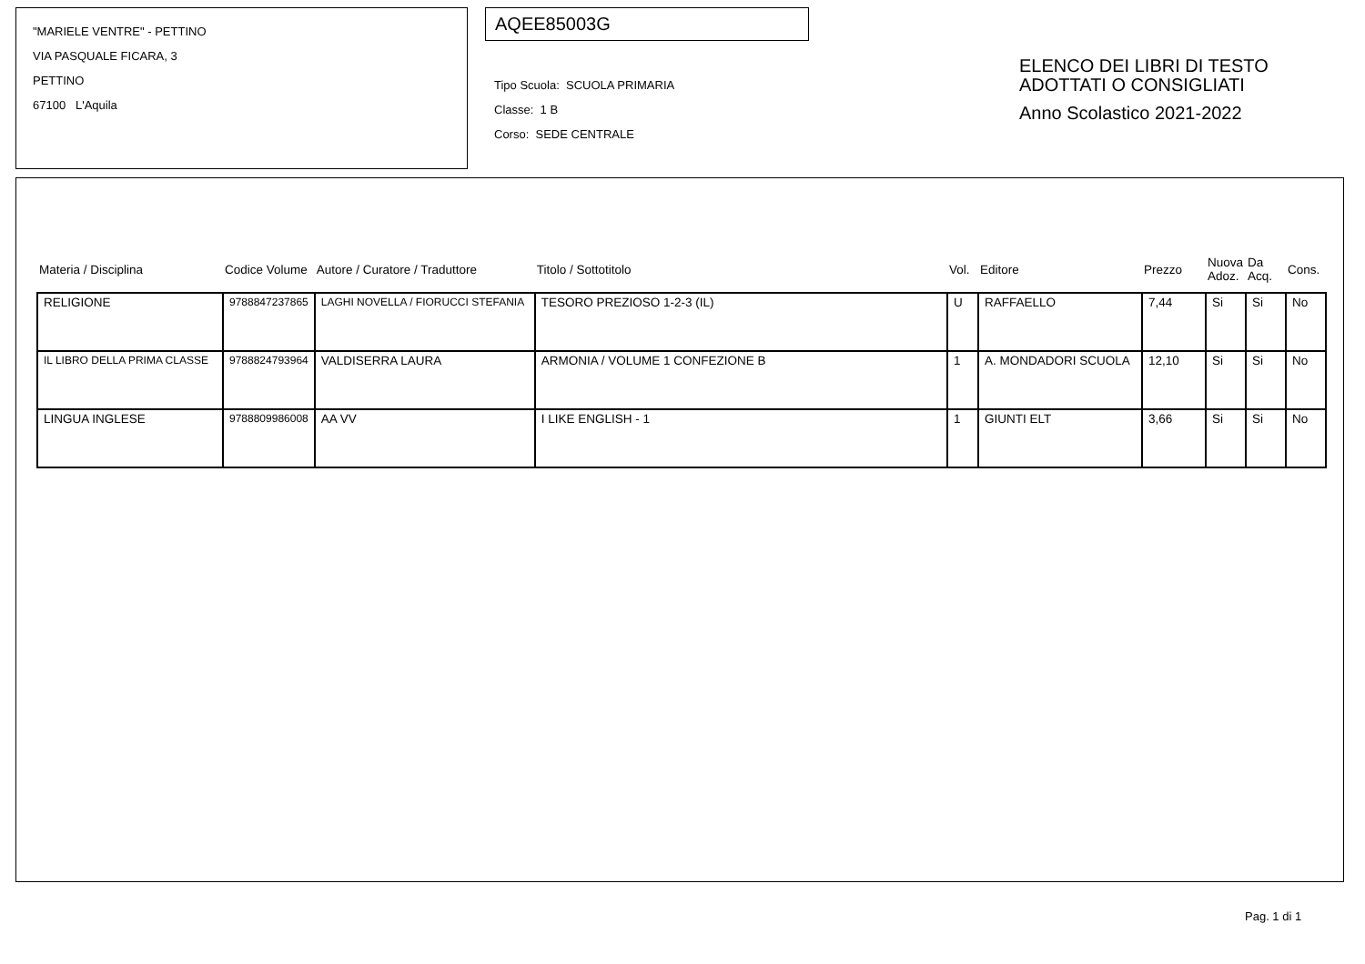"MARIELE VENTRE" - PETTINO
VIA PASQUALE FICARA, 3
PETTINO
67100 L'Aquila
AQEE85003G
Tipo Scuola: SCUOLA PRIMARIA
Classe: 1 B
Corso: SEDE CENTRALE
ELENCO DEI LIBRI DI TESTO
ADOTTATI O CONSIGLIATI
Anno Scolastico 2021-2022
| Materia / Disciplina | Codice Volume | Autore / Curatore / Traduttore | Titolo / Sottotitolo | Vol. | Editore | Prezzo | Nuova Adoz. | Da Acq. | Cons. |
| --- | --- | --- | --- | --- | --- | --- | --- | --- | --- |
| RELIGIONE | 9788847237865 | LAGHI NOVELLA / FIORUCCI STEFANIA | TESORO PREZIOSO 1-2-3 (IL) | U | RAFFAELLO | 7,44 | Si | Si | No |
| IL LIBRO DELLA PRIMA CLASSE | 9788824793964 | VALDISERRA LAURA | ARMONIA / VOLUME 1 CONFEZIONE B | 1 | A. MONDADORI SCUOLA | 12,10 | Si | Si | No |
| LINGUA INGLESE | 9788809986008 | AA VV | I LIKE ENGLISH - 1 | 1 | GIUNTI ELT | 3,66 | Si | Si | No |
Pag. 1 di 1